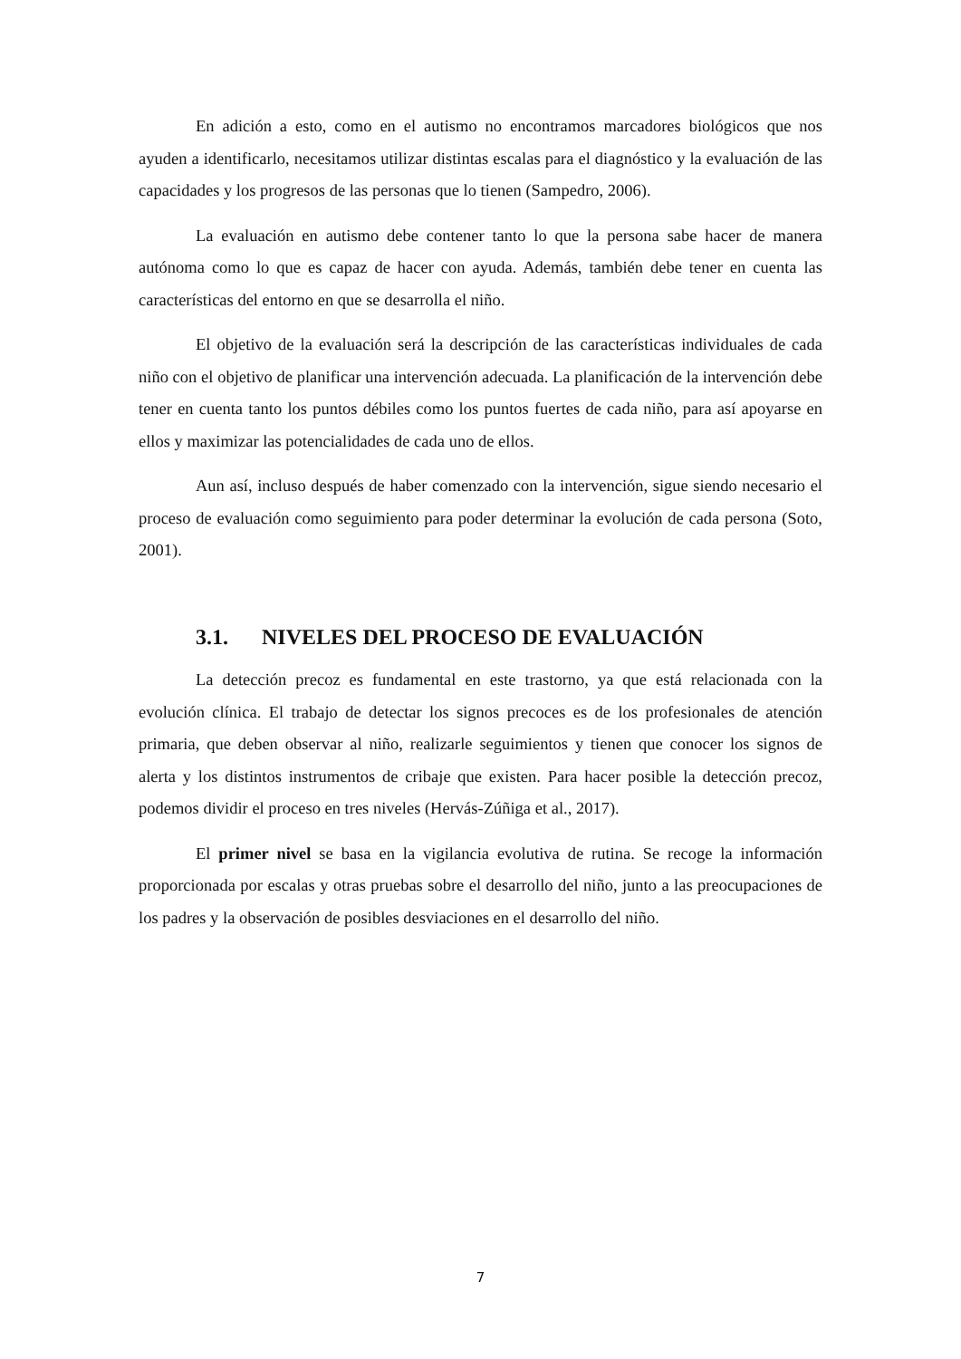En adición a esto, como en el autismo no encontramos marcadores biológicos que nos ayuden a identificarlo, necesitamos utilizar distintas escalas para el diagnóstico y la evaluación de las capacidades y los progresos de las personas que lo tienen (Sampedro, 2006).
La evaluación en autismo debe contener tanto lo que la persona sabe hacer de manera autónoma como lo que es capaz de hacer con ayuda. Además, también debe tener en cuenta las características del entorno en que se desarrolla el niño.
El objetivo de la evaluación será la descripción de las características individuales de cada niño con el objetivo de planificar una intervención adecuada. La planificación de la intervención debe tener en cuenta tanto los puntos débiles como los puntos fuertes de cada niño, para así apoyarse en ellos y maximizar las potencialidades de cada uno de ellos.
Aun así, incluso después de haber comenzado con la intervención, sigue siendo necesario el proceso de evaluación como seguimiento para poder determinar la evolución de cada persona (Soto, 2001).
3.1. NIVELES DEL PROCESO DE EVALUACIÓN
La detección precoz es fundamental en este trastorno, ya que está relacionada con la evolución clínica. El trabajo de detectar los signos precoces es de los profesionales de atención primaria, que deben observar al niño, realizarle seguimientos y tienen que conocer los signos de alerta y los distintos instrumentos de cribaje que existen. Para hacer posible la detección precoz, podemos dividir el proceso en tres niveles (Hervás-Zúñiga et al., 2017).
El primer nivel se basa en la vigilancia evolutiva de rutina. Se recoge la información proporcionada por escalas y otras pruebas sobre el desarrollo del niño, junto a las preocupaciones de los padres y la observación de posibles desviaciones en el desarrollo del niño.
7